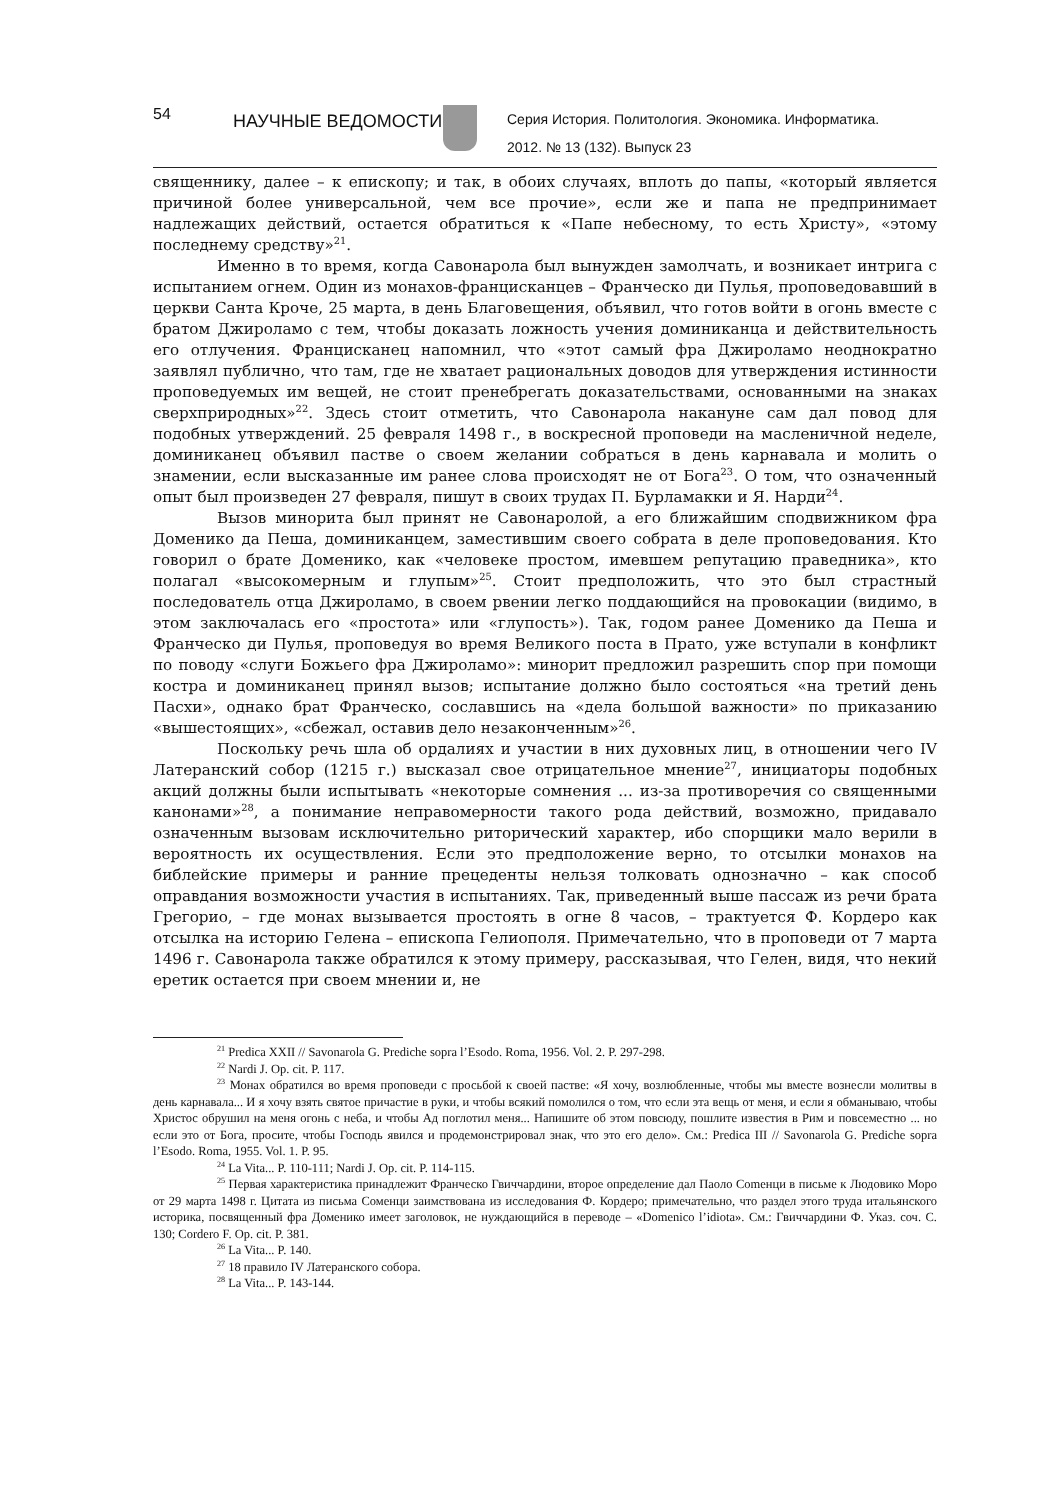54
НАУЧНЫЕ ВЕДОМОСТИ
Серия История. Политология. Экономика. Информатика.
2012. № 13 (132). Выпуск 23
священнику, далее – к епископу; и так, в обоих случаях, вплоть до папы, «который является причиной более универсальной, чем все прочие», если же и папа не предпринимает надлежащих действий, остается обратиться к «Папе небесному, то есть Христу», «этому последнему средству»<sup>21</sup>.
Именно в то время, когда Савонарола был вынужден замолчать, и возникает интрига с испытанием огнем. Один из монахов-францисканцев – Франческо ди Пулья, проповедовавший в церкви Санта Кроче, 25 марта, в день Благовещения, объявил, что готов войти в огонь вместе с братом Джироламо с тем, чтобы доказать ложность учения доминиканца и действительность его отлучения. Францисканец напомнил, что «этот самый фра Джироламо неоднократно заявлял публично, что там, где не хватает рациональных доводов для утверждения истинности проповедуемых им вещей, не стоит пренебрегать доказательствами, основанными на знаках сверхприродных»<sup>22</sup>. Здесь стоит отметить, что Савонарола накануне сам дал повод для подобных утверждений. 25 февраля 1498 г., в воскресной проповеди на масленичной неделе, доминиканец объявил пастве о своем желании собраться в день карнавала и молить о знамении, если высказанные им ранее слова происходят не от Бога<sup>23</sup>. О том, что означенный опыт был произведен 27 февраля, пишут в своих трудах П. Бурламакки и Я. Нарди<sup>24</sup>.
Вызов минорита был принят не Савонаролой, а его ближайшим сподвижником фра Доменико да Пеша, доминиканцем, заместившим своего собрата в деле проповедования. Кто говорил о брате Доменико, как «человеке простом, имевшем репутацию праведника», кто полагал «высокомерным и глупым»<sup>25</sup>. Стоит предположить, что это был страстный последователь отца Джироламо, в своем рвении легко поддающийся на провокации (видимо, в этом заключалась его «простота» или «глупость»). Так, годом ранее Доменико да Пеша и Франческо ди Пулья, проповедуя во время Великого поста в Прато, уже вступали в конфликт по поводу «слуги Божьего фра Джироламо»: минорит предложил разрешить спор при помощи костра и доминиканец принял вызов; испытание должно было состояться «на третий день Пасхи», однако брат Франческо, сославшись на «дела большой важности» по приказанию «вышестоящих», «сбежал, оставив дело незаконченным»<sup>26</sup>.
Поскольку речь шла об ордалиях и участии в них духовных лиц, в отношении чего IV Латеранский собор (1215 г.) высказал свое отрицательное мнение<sup>27</sup>, инициаторы подобных акций должны были испытывать «некоторые сомнения ... из-за противоречия со священными канонами»<sup>28</sup>, а понимание неправомерности такого рода действий, возможно, придавало означенным вызовам исключительно риторический характер, ибо спорщики мало верили в вероятность их осуществления. Если это предположение верно, то отсылки монахов на библейские примеры и ранние прецеденты нельзя толковать однозначно – как способ оправдания возможности участия в испытаниях. Так, приведенный выше пассаж из речи брата Грегорио, – где монах вызывается простоять в огне 8 часов, – трактуется Ф. Кордеро как отсылка на историю Гелена – епископа Гелиополя. Примечательно, что в проповеди от 7 марта 1496 г. Савонарола также обратился к этому примеру, рассказывая, что Гелен, видя, что некий еретик остается при своем мнении и, не
<sup>21</sup> Predica XXII // Savonarola G. Prediche sopra l’Esodo. Roma, 1956. Vol. 2. P. 297-298.
<sup>22</sup> Nardi J. Op. cit. P. 117.
<sup>23</sup> Монах обратился во время проповеди с просьбой к своей пастве: «Я хочу, возлюбленные, чтобы мы вместе вознесли молитвы в день карнавала... И я хочу взять святое причастие в руки, и чтобы всякий помолился о том, что если эта вещь от меня, и если я обманываю, чтобы Христос обрушил на меня огонь с неба, и чтобы Ад поглотил меня... Напишите об этом повсюду, пошлите известия в Рим и повсеместно ... но если это от Бога, просите, чтобы Господь явился и продемонстрировал знак, что это его дело». См.: Predica III // Savonarola G. Prediche sopra l’Esodo. Roma, 1955. Vol. 1. P. 95.
<sup>24</sup> La Vita... P. 110-111; Nardi J. Op. cit. P. 114-115.
<sup>25</sup> Первая характеристика принадлежит Франческо Гвиччардини, второе определение дал Паоло Сomенци в письме к Людовико Моро от 29 марта 1498 г. Цитата из письма Соменци заимствована из исследования Ф. Кордеро; примечательно, что раздел этого труда итальянского историка, посвященный фра Доменико имеет заголовок, не нуждающийся в переводе – «Domenico l’idiota». См.: Гвиччардини Ф. Указ. соч. С. 130; Cordero F. Op. cit. P. 381.
<sup>26</sup> La Vita... P. 140.
<sup>27</sup> 18 правило IV Латеранского собора.
<sup>28</sup> La Vita... P. 143-144.